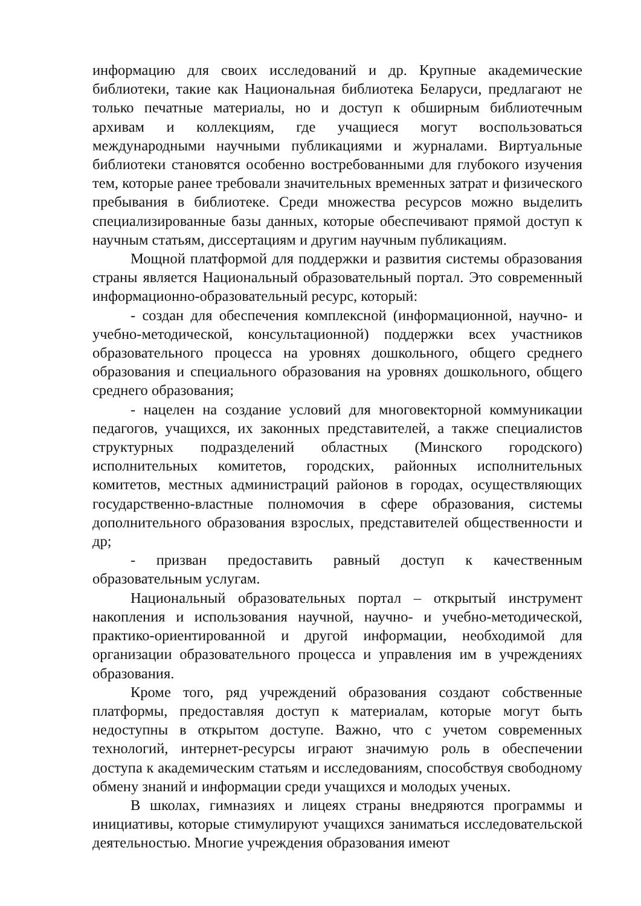информацию для своих исследований и др. Крупные академические библиотеки, такие как Национальная библиотека Беларуси, предлагают не только печатные материалы, но и доступ к обширным библиотечным архивам и коллекциям, где учащиеся могут воспользоваться международными научными публикациями и журналами. Виртуальные библиотеки становятся особенно востребованными для глубокого изучения тем, которые ранее требовали значительных временных затрат и физического пребывания в библиотеке. Среди множества ресурсов можно выделить специализированные базы данных, которые обеспечивают прямой доступ к научным статьям, диссертациям и другим научным публикациям.
Мощной платформой для поддержки и развития системы образования страны является Национальный образовательный портал. Это современный информационно-образовательный ресурс, который:
- создан для обеспечения комплексной (информационной, научно- и учебно-методической, консультационной) поддержки всех участников образовательного процесса на уровнях дошкольного, общего среднего образования и специального образования на уровнях дошкольного, общего среднего образования;
- нацелен на создание условий для многовекторной коммуникации педагогов, учащихся, их законных представителей, а также специалистов структурных подразделений областных (Минского городского) исполнительных комитетов, городских, районных исполнительных комитетов, местных администраций районов в городах, осуществляющих государственно-властные полномочия в сфере образования, системы дополнительного образования взрослых, представителей общественности и др;
- призван предоставить равный доступ к качественным образовательным услугам.
Национальный образовательных портал – открытый инструмент накопления и использования научной, научно- и учебно-методической, практико-ориентированной и другой информации, необходимой для организации образовательного процесса и управления им в учреждениях образования.
Кроме того, ряд учреждений образования создают собственные платформы, предоставляя доступ к материалам, которые могут быть недоступны в открытом доступе. Важно, что с учетом современных технологий, интернет-ресурсы играют значимую роль в обеспечении доступа к академическим статьям и исследованиям, способствуя свободному обмену знаний и информации среди учащихся и молодых ученых.
В школах, гимназиях и лицеях страны внедряются программы и инициативы, которые стимулируют учащихся заниматься исследовательской деятельностью. Многие учреждения образования имеют